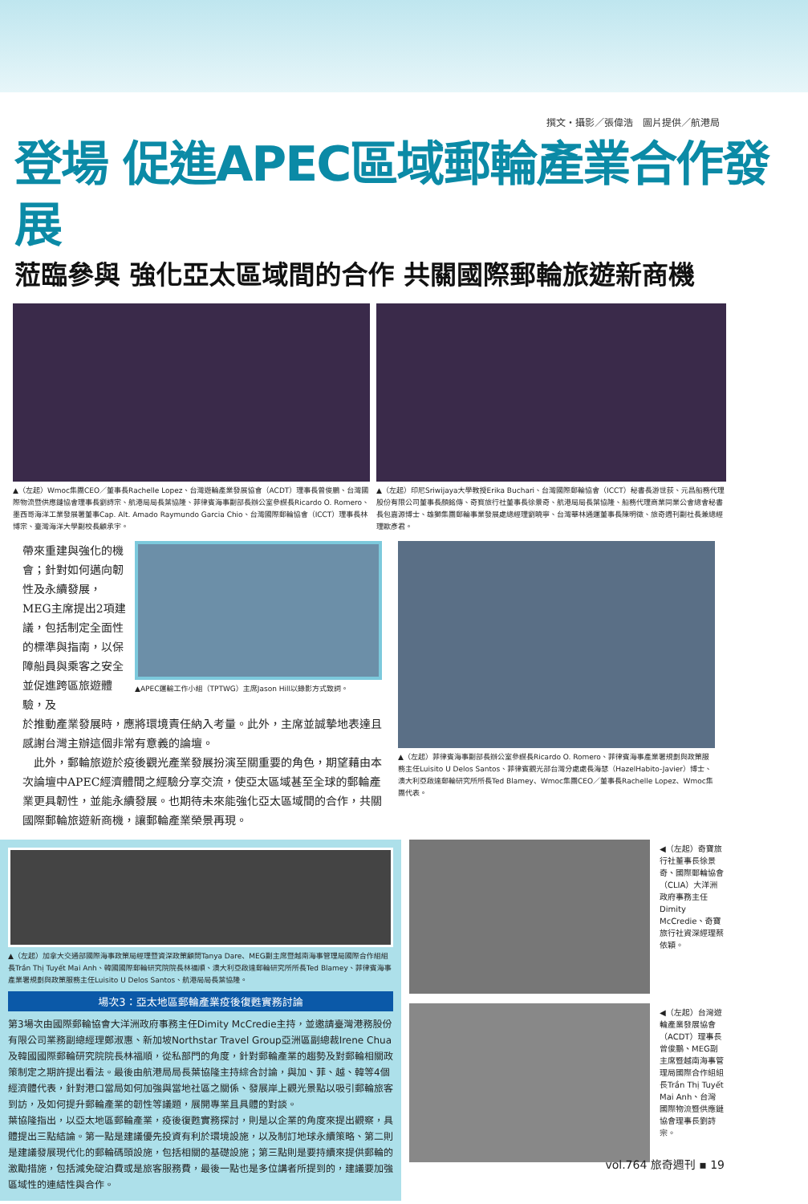撰文・攝影／張偉浩　圖片提供／航港局
登場 促進APEC區域郵輪產業合作發展
蒞臨參與 強化亞太區域間的合作 共關國際郵輪旅遊新商機
▲（左起）Wmoc集團CEO／董事長Rachelle Lopez、台灣遊輪產業發展協會（ACDT）理事長曾俊鵬、台灣國際物流暨供應鏈協會理事長劉詩宗、航港局局長葉協隆、菲律賓海事副部長辦公室參謀長Ricardo O. Romero、墨西哥海洋工業發展署董事Cap. Alt. Amado Raymundo Garcia Chio、台灣國際郵輪協會（ICCT）理事長林博宗、臺灣海洋大學副校長顧承宇。
▲（左起）印尼Sriwijaya大學教授Erika Buchari、台灣國際郵輪協會（ICCT）秘書長游世荻、元昌船務代理股份有限公司董事長顏銘傳、奇寶旅行社董事長徐景奇、航港局局長葉協隆、船務代理商業同業公會總會秘書長包嘉源博士、雄獅集團郵輪事業發展處總經理劉曉寧、台灣華林通運董事長陳明徵、旅奇週刊副社長兼總經理歐彥君。
帶來重建與強化的機會；針對如何邁向韌性及永續發展，MEG主席提出2項建議，包括制定全面性的標準與指南，以保障船員與乘客之安全並促進跨區旅遊體驗，及
▲APEC運輸工作小組（TPTWG）主席Jason Hill以錄影方式致詞。
於推動產業發展時，應將環境責任納入考量。此外，主席並誠摯地表達且感謝台灣主辦這個非常有意義的論壇。
　此外，郵輪旅遊於疫後觀光產業發展扮演至關重要的角色，期望藉由本次論壇中APEC經濟體間之經驗分享交流，使亞太區域甚至全球的郵輪產業更具韌性，並能永續發展。也期待未來能強化亞太區域間的合作，共關國際郵輪旅遊新商機，讓郵輪產業榮景再現。
▲（左起）菲律賓海事副部長辦公室參謀長Ricardo O. Romero、菲律賓海事產業署規劃與政策服務主任Luisito U Delos Santos、菲律賓觀光部台灣分處處長海瑟（HazelHabito-Javier）博士、澳大利亞啟達郵輪研究所所長Ted Blamey、Wmoc集團CEO／董事長Rachelle Lopez、Wmoc集團代表。
▲（左起）加拿大交通部國際海事政策局經理暨資深政策顧問Tanya Dare、MEG副主席暨越南海事管理局國際合作組組長Trần Thị Tuyết Mai Anh、韓國國際郵輪研究院院長林福順、澳大利亞啟達郵輪研究所所長Ted Blamey、菲律賓海事產業署規劃與政策服務主任Luisito U Delos Santos、航港局局長葉協隆。
場次3：亞太地區郵輪產業疫後復甦實務討論
第3場次由國際郵輪協會大洋洲政府事務主任Dimity McCredie主持，並邀請臺灣港務股份有限公司業務副總經理鄭淑惠、新加坡Northstar Travel Group亞洲區副總裁Irene Chua及韓國國際郵輪研究院院長林福順，從私部門的角度，針對郵輪產業的趨勢及對郵輪相關政策制定之期許提出看法。最後由航港局局長葉協隆主持綜合討論，與加、菲、越、韓等4個經濟體代表，針對港口當局如何加強與當地社區之關係、發展岸上觀光景點以吸引郵輪旅客到訪，及如何提升郵輪產業的韌性等議題，展開專業且具體的對談。
葉協隆指出，以亞太地區郵輪產業，疫後復甦實務探討，則是以企業的角度來提出觀察，具體提出三點結論。第一點是建議優先投資有利於環境設施，以及制訂地球永續策略、第二則是建議發展現代化的郵輪碼頭設施，包括相關的基礎設施；第三點則是要持續來提供郵輪的激勵措施，包括減免碇泊費或是旅客服務費，最後一點也是多位講者所提到的，建議要加強區域性的連結性與合作。
◀（左起）奇寶旅行社董事長徐景奇、國際郵輪協會（CLIA）大洋洲政府事務主任Dimity McCredie、奇寶旅行社資深經理蔡依穎。
◀（左起）台灣遊輪產業發展協會（ACDT）理事長曾俊鵬、MEG副主席暨越南海事管理局國際合作組組長Trần Thị Tuyết Mai Anh、台灣國際物流暨供應鏈協會理事長劉詩宗。
vol.764 旅奇週刊 ▪ 19